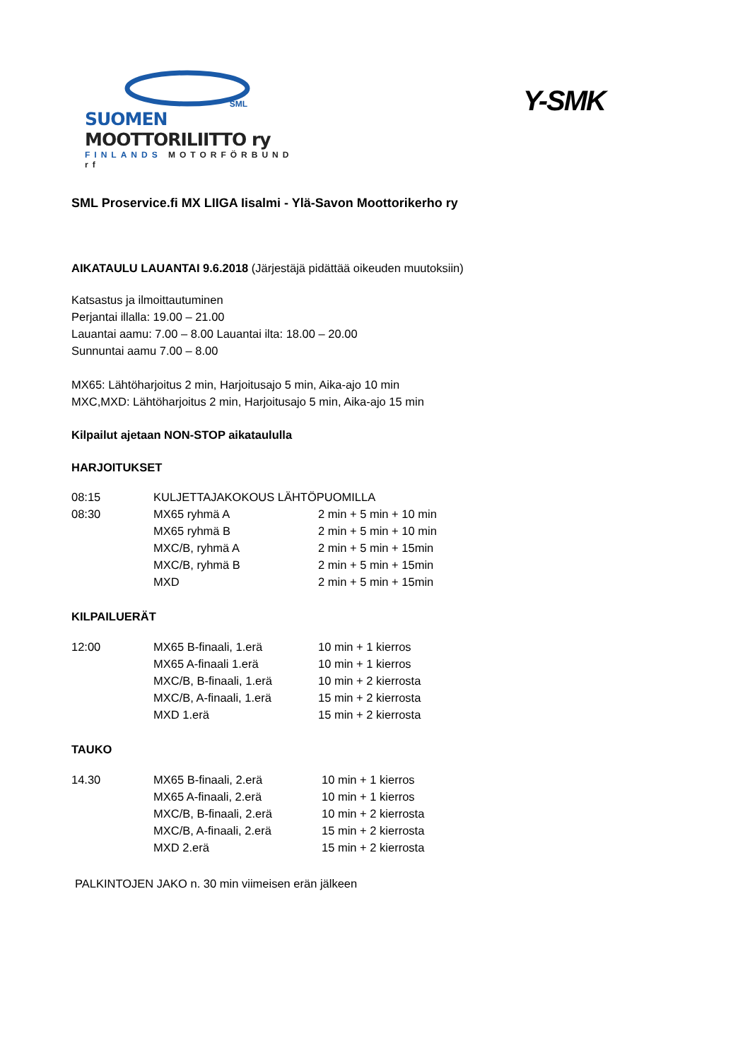SML
SUOMEN MOOTTORILIITTO ry
FINLANDS MOTORFÖRBUND rf
Y-SMK
SML Proservice.fi MX LIIGA Iisalmi - Ylä-Savon Moottorikerho ry
AIKATAULU LAUANTAI 9.6.2018 (Järjestäjä pidättää oikeuden muutoksiin)
Katsastus ja ilmoittautuminen
Perjantai illalla: 19.00 – 21.00
Lauantai aamu: 7.00 – 8.00 Lauantai ilta: 18.00 – 20.00
Sunnuntai aamu 7.00 – 8.00
MX65: Lähtöharjoitus 2 min, Harjoitusajo 5 min, Aika-ajo 10 min
MXC,MXD: Lähtöharjoitus 2 min, Harjoitusajo 5 min, Aika-ajo 15 min
Kilpailut ajetaan NON-STOP aikataululla
HARJOITUKSET
| 08:15 | KULJETTAJAKOKOUS LÄHTÖPUOMILLA | |
| 08:30 | MX65 ryhmä A | 2 min + 5 min + 10 min |
| | MX65 ryhmä B | 2 min + 5 min + 10 min |
| | MXC/B, ryhmä A | 2 min + 5 min + 15min |
| | MXC/B, ryhmä B | 2 min + 5 min + 15min |
| | MXD | 2 min + 5 min + 15min |
KILPAILUERÄT
| 12:00 | MX65 B-finaali, 1.erä | 10 min + 1 kierros |
| | MX65 A-finaali 1.erä | 10 min + 1 kierros |
| | MXC/B, B-finaali, 1.erä | 10 min + 2 kierrosta |
| | MXC/B, A-finaali, 1.erä | 15 min + 2 kierrosta |
| | MXD 1.erä | 15 min + 2 kierrosta |
TAUKO
| 14.30 | MX65 B-finaali, 2.erä | 10 min + 1 kierros |
| | MX65 A-finaali, 2.erä | 10 min + 1 kierros |
| | MXC/B, B-finaali, 2.erä | 10 min + 2 kierrosta |
| | MXC/B, A-finaali, 2.erä | 15 min + 2 kierrosta |
| | MXD 2.erä | 15 min + 2 kierrosta |
PALKINTOJEN JAKO n. 30 min viimeisen erän jälkeen